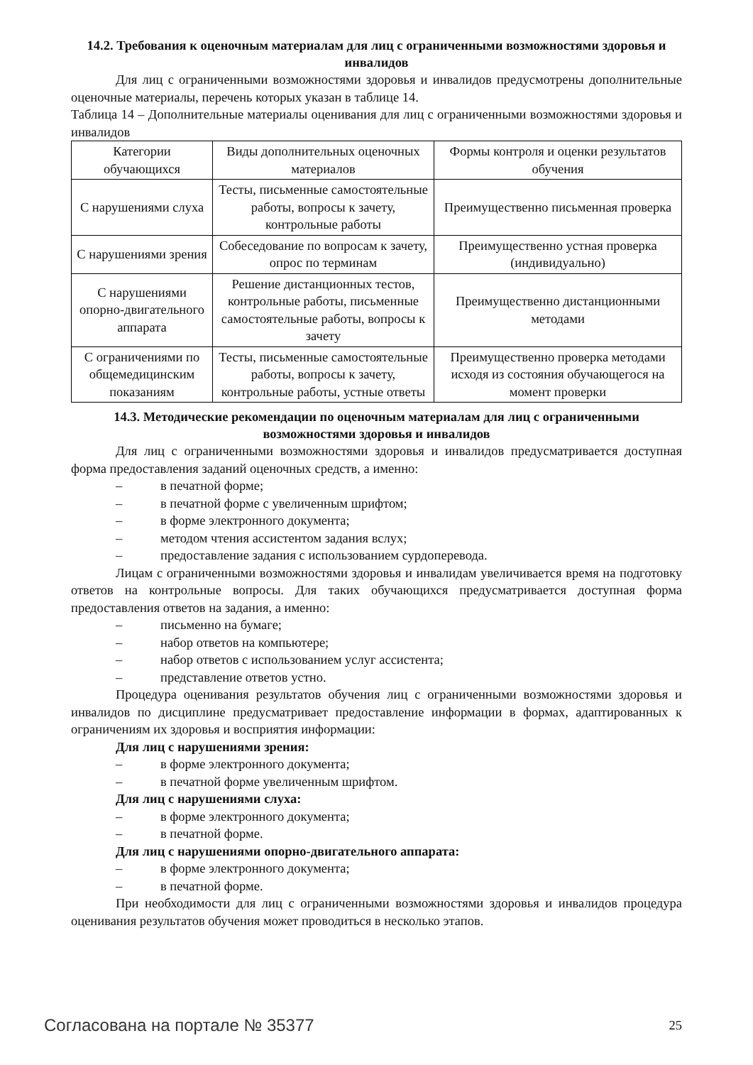14.2. Требования к оценочным материалам для лиц с ограниченными возможностями здоровья и инвалидов
Для лиц с ограниченными возможностями здоровья и инвалидов предусмотрены дополнительные оценочные материалы, перечень которых указан в таблице 14.
Таблица 14 – Дополнительные материалы оценивания для лиц с ограниченными возможностями здоровья и инвалидов
| Категории обучающихся | Виды дополнительных оценочных материалов | Формы контроля и оценки результатов обучения |
| С нарушениями слуха | Тесты, письменные самостоятельные работы, вопросы к зачету, контрольные работы | Преимущественно письменная проверка |
| С нарушениями зрения | Собеседование по вопросам к зачету, опрос по терминам | Преимущественно устная проверка (индивидуально) |
| С нарушениями опорно-двигательного аппарата | Решение дистанционных тестов, контрольные работы, письменные самостоятельные работы, вопросы к зачету | Преимущественно дистанционными методами |
| С ограничениями по общемедицинским показаниям | Тесты, письменные самостоятельные работы, вопросы к зачету, контрольные работы, устные ответы | Преимущественно проверка методами исходя из состояния обучающегося на момент проверки |
14.3. Методические рекомендации по оценочным материалам для лиц с ограниченными возможностями здоровья и инвалидов
Для лиц с ограниченными возможностями здоровья и инвалидов предусматривается доступная форма предоставления заданий оценочных средств, а именно:
– в печатной форме;
– в печатной форме с увеличенным шрифтом;
– в форме электронного документа;
– методом чтения ассистентом задания вслух;
– предоставление задания с использованием сурдоперевода.
Лицам с ограниченными возможностями здоровья и инвалидам увеличивается время на подготовку ответов на контрольные вопросы. Для таких обучающихся предусматривается доступная форма предоставления ответов на задания, а именно:
– письменно на бумаге;
– набор ответов на компьютере;
– набор ответов с использованием услуг ассистента;
– представление ответов устно.
Процедура оценивания результатов обучения лиц с ограниченными возможностями здоровья и инвалидов по дисциплине предусматривает предоставление информации в формах, адаптированных к ограничениям их здоровья и восприятия информации:
Для лиц с нарушениями зрения:
– в форме электронного документа;
– в печатной форме увеличенным шрифтом.
Для лиц с нарушениями слуха:
– в форме электронного документа;
– в печатной форме.
Для лиц с нарушениями опорно-двигательного аппарата:
– в форме электронного документа;
– в печатной форме.
При необходимости для лиц с ограниченными возможностями здоровья и инвалидов процедура оценивания результатов обучения может проводиться в несколько этапов.
Согласована на портале № 35377 25